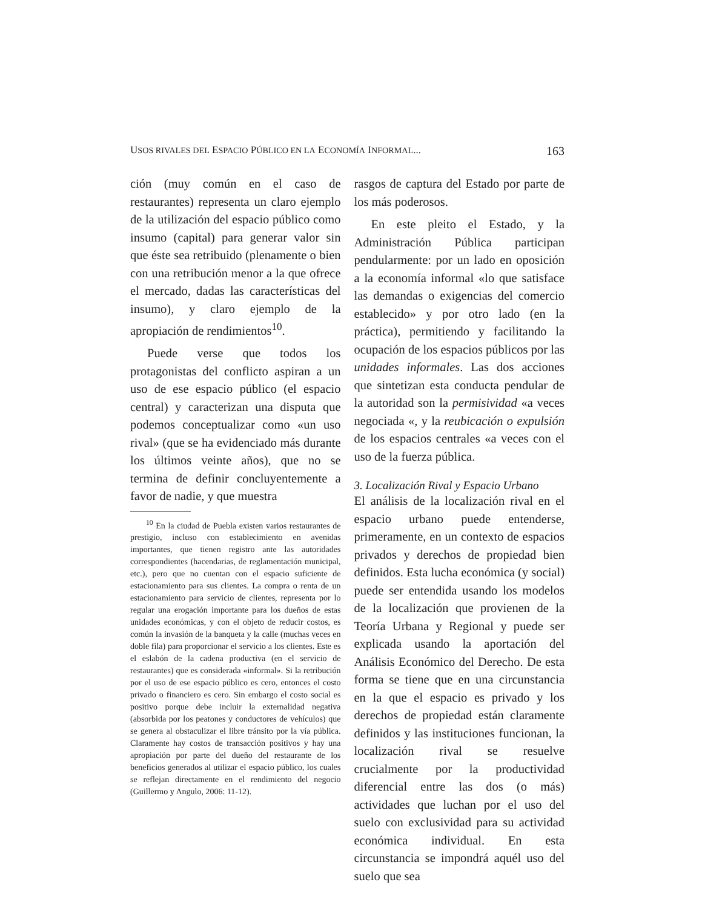USOS RIVALES DEL ESPACIO PÚBLICO EN LA ECONOMÍA INFORMAL... 163
ción (muy común en el caso de restaurantes) representa un claro ejemplo de la utilización del espacio público como insumo (capital) para generar valor sin que éste sea retribuido (plenamente o bien con una retribución menor a la que ofrece el mercado, dadas las características del insumo), y claro ejemplo de la apropiación de rendimientos<sup>10</sup>.
Puede verse que todos los protagonistas del conflicto aspiran a un uso de ese espacio público (el espacio central) y caracterizan una disputa que podemos conceptualizar como «un uso rival» (que se ha evidenciado más durante los últimos veinte años), que no se termina de definir concluyentemente a favor de nadie, y que muestra
<sup>10</sup> En la ciudad de Puebla existen varios restaurantes de prestigio, incluso con establecimiento en avenidas importantes, que tienen registro ante las autoridades correspondientes (hacendarias, de reglamentación municipal, etc.), pero que no cuentan con el espacio suficiente de estacionamiento para sus clientes. La compra o renta de un estacionamiento para servicio de clientes, representa por lo regular una erogación importante para los dueños de estas unidades económicas, y con el objeto de reducir costos, es común la invasión de la banqueta y la calle (muchas veces en doble fila) para proporcionar el servicio a los clientes. Este es el eslabón de la cadena productiva (en el servicio de restaurantes) que es considerada «informal». Si la retribución por el uso de ese espacio público es cero, entonces el costo privado o financiero es cero. Sin embargo el costo social es positivo porque debe incluir la externalidad negativa (absorbida por los peatones y conductores de vehículos) que se genera al obstaculizar el libre tránsito por la vía pública. Claramente hay costos de transacción positivos y hay una apropiación por parte del dueño del restaurante de los beneficios generados al utilizar el espacio público, los cuales se reflejan directamente en el rendimiento del negocio (Guillermo y Angulo, 2006: 11-12).
rasgos de captura del Estado por parte de los más poderosos.
En este pleito el Estado, y la Administración Pública participan pendularmente: por un lado en oposición a la economía informal «lo que satisface las demandas o exigencias del comercio establecido» y por otro lado (en la práctica), permitiendo y facilitando la ocupación de los espacios públicos por las unidades informales. Las dos acciones que sintetizan esta conducta pendular de la autoridad son la permisividad «a veces negociada «, y la reubicación o expulsión de los espacios centrales «a veces con el uso de la fuerza pública.
3. Localización Rival y Espacio Urbano
El análisis de la localización rival en el espacio urbano puede entenderse, primeramente, en un contexto de espacios privados y derechos de propiedad bien definidos. Esta lucha económica (y social) puede ser entendida usando los modelos de la localización que provienen de la Teoría Urbana y Regional y puede ser explicada usando la aportación del Análisis Económico del Derecho. De esta forma se tiene que en una circunstancia en la que el espacio es privado y los derechos de propiedad están claramente definidos y las instituciones funcionan, la localización rival se resuelve crucialmente por la productividad diferencial entre las dos (o más) actividades que luchan por el uso del suelo con exclusividad para su actividad económica individual. En esta circunstancia se impondrá aquél uso del suelo que sea